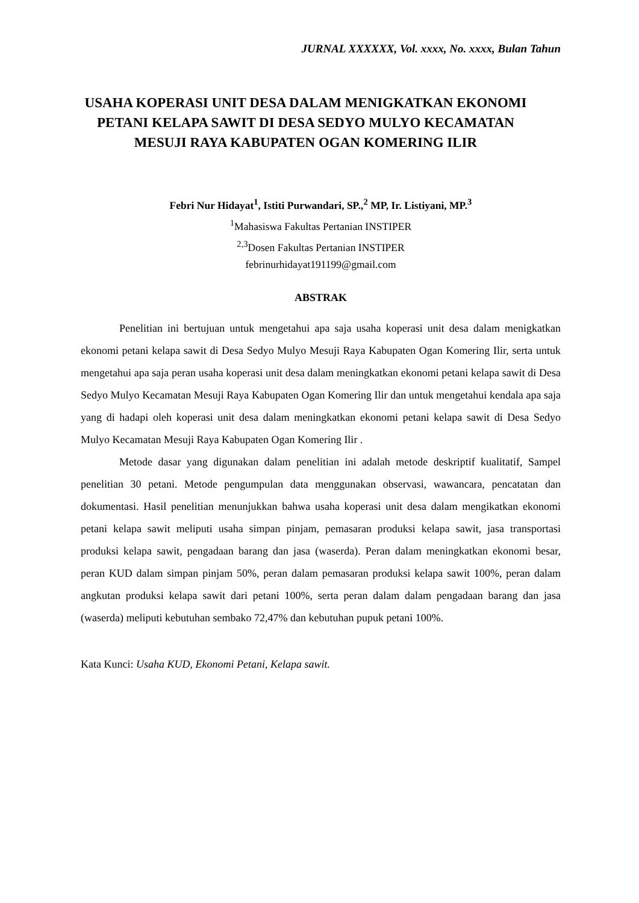JURNAL XXXXXX, Vol. xxxx, No. xxxx, Bulan Tahun
USAHA KOPERASI UNIT DESA DALAM MENIGKATKAN EKONOMI PETANI KELAPA SAWIT DI DESA SEDYO MULYO KECAMATAN MESUJI RAYA KABUPATEN OGAN KOMERING ILIR
Febri Nur Hidayat<sup>1</sup>, Istiti Purwandari, SP.,<sup>2</sup> MP, Ir. Listiyani, MP.<sup>3</sup>
<sup>1</sup> Mahasiswa Fakultas Pertanian INSTIPER
<sup>2,3</sup>Dosen Fakultas Pertanian INSTIPER
febrinurhidayat191199@gmail.com
ABSTRAK
Penelitian ini bertujuan untuk mengetahui apa saja usaha koperasi unit desa dalam menigkatkan ekonomi petani kelapa sawit di Desa Sedyo Mulyo Mesuji Raya Kabupaten Ogan Komering Ilir, serta untuk mengetahui apa saja peran usaha koperasi unit desa dalam meningkatkan ekonomi petani kelapa sawit di Desa Sedyo Mulyo Kecamatan Mesuji Raya Kabupaten Ogan Komering Ilir dan untuk mengetahui kendala apa saja yang di hadapi oleh koperasi unit desa dalam meningkatkan ekonomi petani kelapa sawit di Desa Sedyo Mulyo Kecamatan Mesuji Raya Kabupaten Ogan Komering Ilir .
Metode dasar yang digunakan dalam penelitian ini adalah metode deskriptif kualitatif, Sampel penelitian 30 petani. Metode pengumpulan data menggunakan observasi, wawancara, pencatatan dan dokumentasi. Hasil penelitian menunjukkan bahwa usaha koperasi unit desa dalam mengikatkan ekonomi petani kelapa sawit meliputi usaha simpan pinjam, pemasaran produksi kelapa sawit, jasa transportasi produksi kelapa sawit, pengadaan barang dan jasa (waserda). Peran dalam meningkatkan ekonomi besar, peran KUD dalam simpan pinjam 50%, peran dalam pemasaran produksi kelapa sawit 100%, peran dalam angkutan produksi kelapa sawit dari petani 100%, serta peran dalam dalam pengadaan barang dan jasa (waserda) meliputi kebutuhan sembako 72,47% dan kebutuhan pupuk petani 100%.
Kata Kunci: Usaha KUD, Ekonomi Petani, Kelapa sawit.